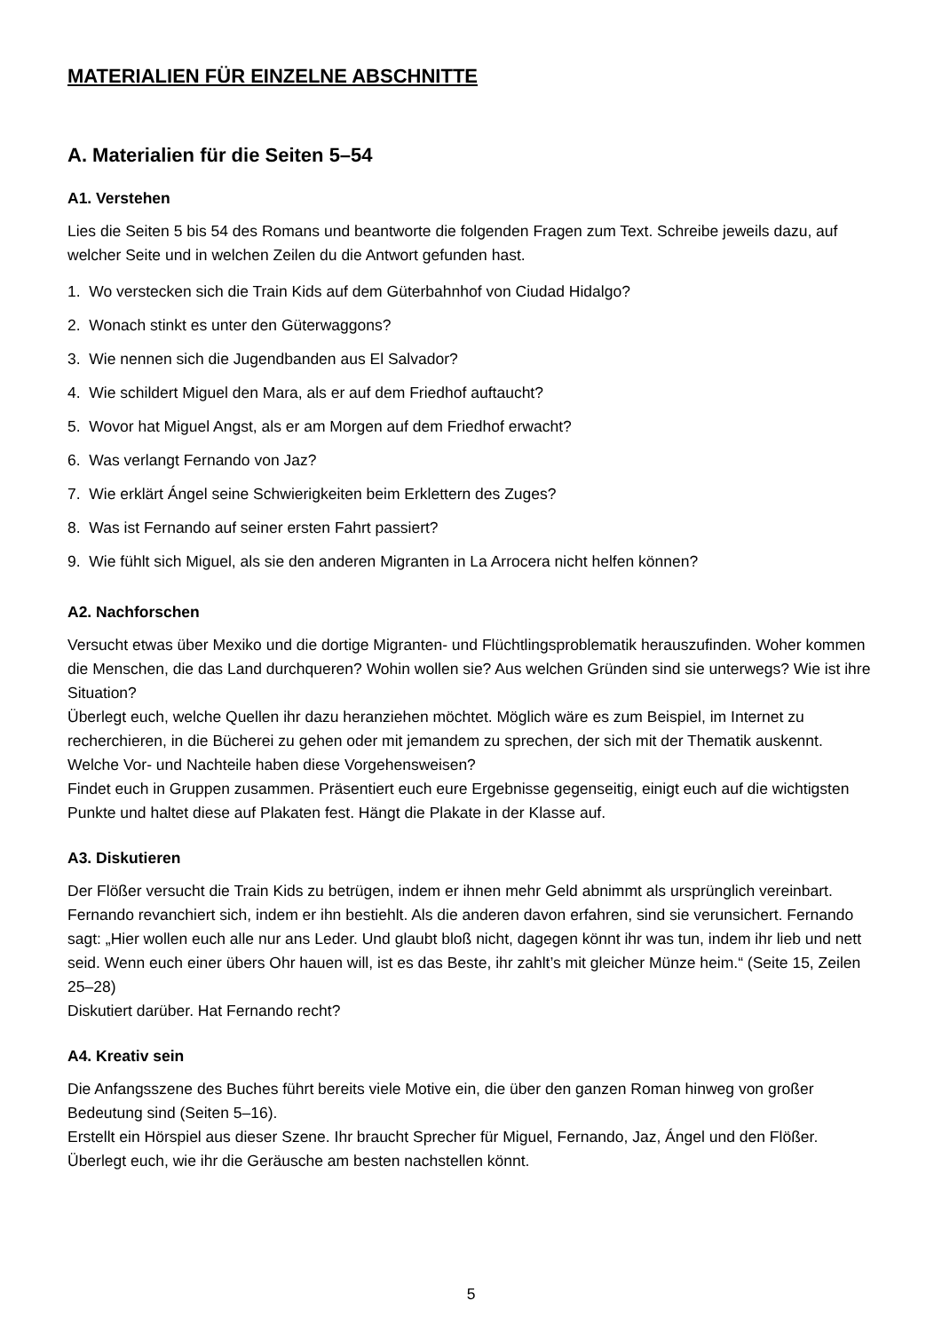MATERIALIEN FÜR EINZELNE ABSCHNITTE
A. Materialien für die Seiten 5–54
A1. Verstehen
Lies die Seiten 5 bis 54 des Romans und beantworte die folgenden Fragen zum Text. Schreibe jeweils dazu, auf welcher Seite und in welchen Zeilen du die Antwort gefunden hast.
1. Wo verstecken sich die Train Kids auf dem Güterbahnhof von Ciudad Hidalgo?
2. Wonach stinkt es unter den Güterwaggons?
3. Wie nennen sich die Jugendbanden aus El Salvador?
4. Wie schildert Miguel den Mara, als er auf dem Friedhof auftaucht?
5. Wovor hat Miguel Angst, als er am Morgen auf dem Friedhof erwacht?
6. Was verlangt Fernando von Jaz?
7. Wie erklärt Ángel seine Schwierigkeiten beim Erklettern des Zuges?
8. Was ist Fernando auf seiner ersten Fahrt passiert?
9. Wie fühlt sich Miguel, als sie den anderen Migranten in La Arrocera nicht helfen können?
A2. Nachforschen
Versucht etwas über Mexiko und die dortige Migranten- und Flüchtlingsproblematik herauszufinden. Woher kommen die Menschen, die das Land durchqueren? Wohin wollen sie? Aus welchen Gründen sind sie unterwegs? Wie ist ihre Situation?
Überlegt euch, welche Quellen ihr dazu heranziehen möchtet. Möglich wäre es zum Beispiel, im Internet zu recherchieren, in die Bücherei zu gehen oder mit jemandem zu sprechen, der sich mit der Thematik auskennt. Welche Vor- und Nachteile haben diese Vorgehensweisen?
Findet euch in Gruppen zusammen. Präsentiert euch eure Ergebnisse gegenseitig, einigt euch auf die wichtigsten Punkte und haltet diese auf Plakaten fest. Hängt die Plakate in der Klasse auf.
A3. Diskutieren
Der Flößer versucht die Train Kids zu betrügen, indem er ihnen mehr Geld abnimmt als ursprünglich vereinbart. Fernando revanchiert sich, indem er ihn bestiehlt. Als die anderen davon erfahren, sind sie verunsichert. Fernando sagt: „Hier wollen euch alle nur ans Leder. Und glaubt bloß nicht, dagegen könnt ihr was tun, indem ihr lieb und nett seid. Wenn euch einer übers Ohr hauen will, ist es das Beste, ihr zahlt’s mit gleicher Münze heim.“ (Seite 15, Zeilen 25–28)
Diskutiert darüber. Hat Fernando recht?
A4. Kreativ sein
Die Anfangsszene des Buches führt bereits viele Motive ein, die über den ganzen Roman hinweg von großer Bedeutung sind (Seiten 5–16).
Erstellt ein Hörspiel aus dieser Szene. Ihr braucht Sprecher für Miguel, Fernando, Jaz, Ángel und den Flößer. Überlegt euch, wie ihr die Geräusche am besten nachstellen könnt.
5